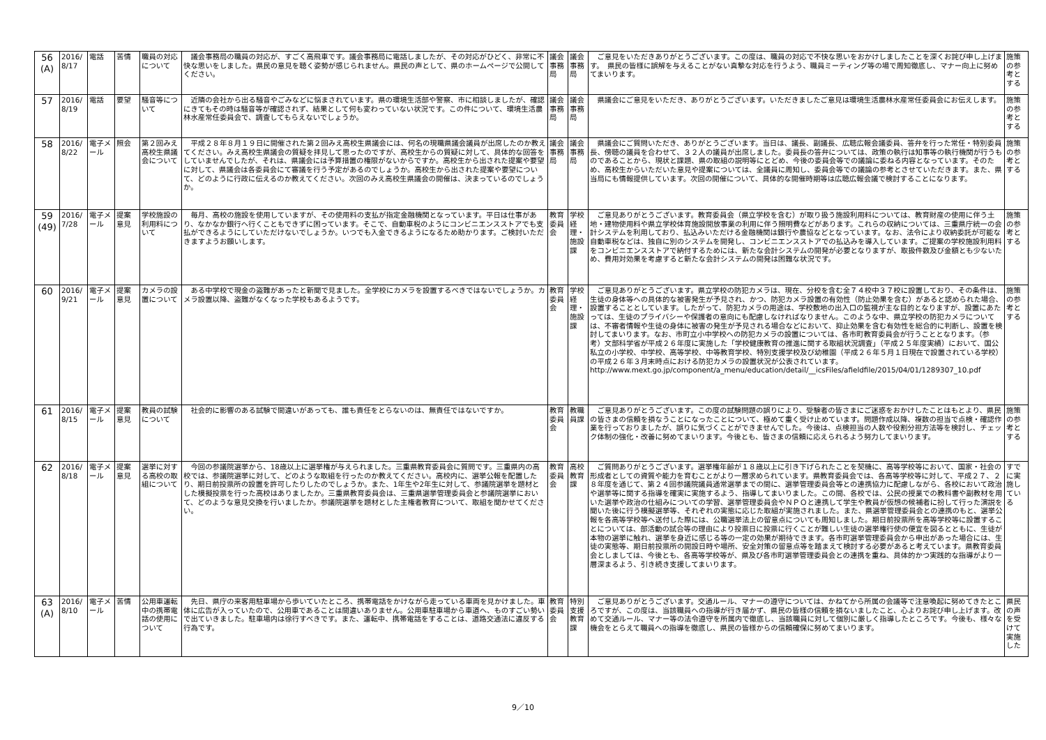| 56 (A) | 2016/ 8/17 | 電話 | 苦情 | 職員の対応について | 議会事務局の職員の対応が、すごく高飛車です。議会事務局に電話しましたが、その対応がひどく、非常に不快な思いをしました。県民の意見を聴く姿勢が感じられません。県民の声として、県のホームページで公開してください。 | 議会事務局 | 議会事務局 | ご意見をいただきありがとうございます。この度は、職員の対応で不快な思いをおかけしましたことを深くお詫び申し上げます。 県民の皆様に誤解を与えることがない真摯な対応を行うよう、職員ミーティング等の場で周知徹底し、マナー向上に努めてまいります。 | 施策の参考とする |
| 57 | 2016/ 8/19 | 電話 | 要望 | 騒音等について | 近隣の会社から出る騒音やごみなどに悩まされています。県の環境生活部や警察、市に相談しましたが、確認にきてもその時は騒音等が確認されず、結果として何も変わっていない状況です。この件について、環境生活農林水産常任委員会で、調査してもらえないでしょうか。 | 議会事務局 | 議会事務局 | 県議会にご意見をいただき、ありがとうございます。いただきましたご意見は環境生活農林水産常任委員会にお伝えします。 | 施策の参考とする |
| 58 | 2016/ 8/22 | 電子メール | 照会 | 第２回みえ高校生県議会について | 平成２８年８月１９日に開催された第２回みえ高校生県議会には、何名の現職県議会議員が出席したのか教えてください。みえ高校生県議会の質疑を拝見して思ったのですが、高校生からの質疑に対して、具体的な回答をしていませんでしたが、それは、県議会には予算措置の権限がないからですか。高校生から出された提案や要望に対して、県議会は各委員会にて審議を行う予定があるのでしょうか。高校生から出された提案や要望について、どのように行政に伝えるのか教えてください。次回のみえ高校生県議会の開催は、決まっているのでしょうか。 | 議会事務局 | 議会事務局 | 県議会にご質問いただき、ありがとうございます。当日は、議長、副議長、広聴広報会議委員、答弁を行った常任・特別委員長、傍聴の議員を合わせて、３２人の議員が出席しました。委員長の答弁については、政策の執行は知事等の執行機関が行うものであることから、現状と課題、県の取組の説明等にとどめ、今後の委員会等での議論に委ねる内容となっています。そのため、高校生からいただいた意見や提案については、全議員に周知し、委員会等での議論の参考とさせていただきます。また、県当局にも情報提供しています。次回の開催について、具体的な開催時期等は広聴広報会議で検討することになります。 | 施策の参考とする |
| 59 (49) | 2016/ 7/28 | 電子メール | 提案意見 | 学校施設の利用料について | 毎月、高校の施設を使用していますが、その使用料の支払が指定金融機関となっています。平日は仕事があり、なかなか銀行へ行くこともできずに困っています。そこで、自動車税のようにコンビニエンスストアでも支払ができるようにしていただけないでしょうか。いつでも入金できるようになるため助かります。ご検討いただきますようお願いします。 | 教育委員会 | 学校経理・施設課 | ご意見ありがとうございます。教育委員会（県立学校を含む）が取り扱う施設利用料については、教育財産の使用に伴う土地・建物使用料や県立学校体育施設開放事業の利用に伴う照明費などがあります。これらの収納については、三重県庁統一の会計システムを利用しており、払込みいただける金融機関は銀行や農協などとなっています。なお、法令により収納委託が可能な自動車税などは、独自に別のシステムを開発し、コンビニエンスストアでの払込みを導入しています。ご提案の学校施設利用料をコンビニエンスストアで納付するためには、新たな会計システムの開発が必要となりますが、取扱件数及び金額とも少ないため、費用対効果を考慮すると新たな会計システムの開発は困難な状況です。 | 施策の参考とする |
| 60 | 2016/ 9/21 | 電子メール | 提案意見 | カメラの設置について | ある中学校で現金の盗難があったと新聞で見ました。全学校にカメラを設置するべきではないでしょうか。カメラ設置以降、盗難がなくなった学校もあるようです。 | 教育委員会 | 学校経理・施設課 | ご意見ありがとうございます。県立学校の防犯カメラは、現在、分校を含む全７４校中３７校に設置しており、その条件は、生徒の身体等への具体的な被害発生が予見され、かつ、防犯カメラ設置の有効性（防止効果を含む）があると認められた場合、設置することとしています。したがって、防犯カメラの用途は、学校敷地の出入口の監視が主な目的となりますが、設置にあたっては、生徒のプライバシーや保護者の意向にも配慮しなければなりません。このような中、県立学校の防犯カメラについては、不審者情報や生徒の身体に被害の発生が予見される場合などにおいて、抑止効果を含む有効性を総合的に判断し、設置を検討してまいります。なお、市町立小中学校への防犯カメラの設置については、各市町教育委員会が行うこととなります。（参考）文部科学省が平成２６年度に実施した「学校健康教育の推進に関する取組状況調査」（平成２５年度実績）において、国公私立の小学校、中学校、高等学校、中等教育学校、特別支援学校及び幼稚園（平成２６年５月１日現在で設置されている学校）の平成２６年３月末時点における防犯カメラの設置状況が公表されています。 http://www.mext.go.jp/component/a_menu/education/detail/__icsFiles/afieldfile/2015/04/01/1289307_10.pdf | 施策の参考とする |
| 61 | 2016/ 8/15 | 電子メール | 提案意見 | 教員の試験について | 社会的に影響のある試験で間違いがあっても、誰も責任をとらないのは、無責任ではないですか。 | 教育委員会 | 教職員課 | ご意見ありがとうございます。この度の試験問題の誤りにより、受験者の皆さまにご迷惑をおかけしたことはもとより、県民の皆さまの信頼を損なうことになったことについて、極めて重く受け止めています。問題作成以降、複数の担当で点検・確認作業を行っておりましたが、誤りに気づくことができませんでした。今後は、点検担当の人数や役割分担方法等を検討し、チェック体制の強化・改善に努めてまいります。今後とも、皆さまの信頼に応えられるよう努力してまいります。 | 施策の参考とする |
| 62 | 2016/ 8/18 | 電子メール | 提案意見 | 選挙に対する高校の取組について | 今回の参議院選挙から、18歳以上に選挙権が与えられました。三重県教育委員会に質問です。三重県内の高校では、参議院選挙に対して、どのような取組を行ったのか教えてください。高校内に、選挙公報を配置したり、期日前投票所の設置を許可したりしたのでしょうか。また、1年生や2年生に対して、参議院選挙を題材とした模擬投票を行った高校はありましたか。三重県教育委員会は、三重県選挙管理委員会と参議院選挙において、どのような意見交換を行いましたか。参議院選挙を題材とした主権者教育について、取組を聞かせてください。 | 教育委員会 | 高校教育課 | ご質問ありがとうございます。選挙権年齢が１８歳以上に引き下げられたことを契機に、高等学校等において、国家・社会の形成者としての資質や能力を育むことがより一層求められています。県教育委員会では、各高等学校等に対して、平成２７、２８年度を通じて、第２４回参議院議員通常選挙までの間に、選挙管理委員会等との連携協力に配慮しながら、各校において政治や選挙等に関する指導を確実に実施するよう、指導してまいりました。この間、各校では、公民の授業での教科書や副教材を用いた選挙や政治の仕組みについての学習、選挙管理委員会やＮＰＯと連携して学生や教員が仮想の候補者に扮して行った演説を聞いた後に行う模擬選挙等、それぞれの実態に応じた取組が実施されました。また、県選挙管理委員会との連携のもと、選挙公報を各高等学校等へ送付した際には、公職選挙法上の留意点についても周知しました。期日前投票所を高等学校等に設置することについては、部活動の試合等の理由により投票日に投票に行くことが難しい生徒の選挙権行使の便宜を図るとともに、生徒が本物の選挙に触れ、選挙を身近に感じる等の一定の効果が期待できます。各市町選挙管理委員会から申出があった場合には、生徒の実態等、期日前投票所の開設日時や場所、安全対策の留意点等を踏まえて検討する必要があると考えています。県教育委員会としましては、今後とも、各高等学校等が、県及び各市町選挙管理委員会との連携を重ね、具体的かつ実践的な指導がより一層深まるよう、引き続き支援してまいります。 | すでに実施している |
| 63 (A) | 2016/ 8/10 | 電子メール | 苦情 | 公用車運転中の携帯電話の使用について | 先日、県庁の来客用駐車場から歩いていたところ、携帯電話をかけながら走っている車両を見かけました。車体に広告が入っていたので、公用車であることは間違いありません。公用車駐車場から車道へ、ものすごい勢いで出ていきました。駐車場内は徐行すべきです。また、運転中、携帯電話をすることは、道路交通法に違反する行為です。 | 教育委員会 | 特別支援教育課 | ご意見ありがとうございます。交通ルール、マナーの遵守については、かねてから所属の会議等で注意喚起に努めてきたところですが、この度は、当該職員への指導が行き届かず、県民の皆様の信頼を損ないましたこと、心よりお詫び申し上げます。改めて交通ルール、マナー等の法令遵守を所属内で徹底し、当該職員に対して個別に厳しく指導したところです。今後も、様々な機会をとらえて職員への指導を徹底し、県民の皆様からの信頼確保に努めてまいります。 | 県民の声を受けて実施した |
9／10